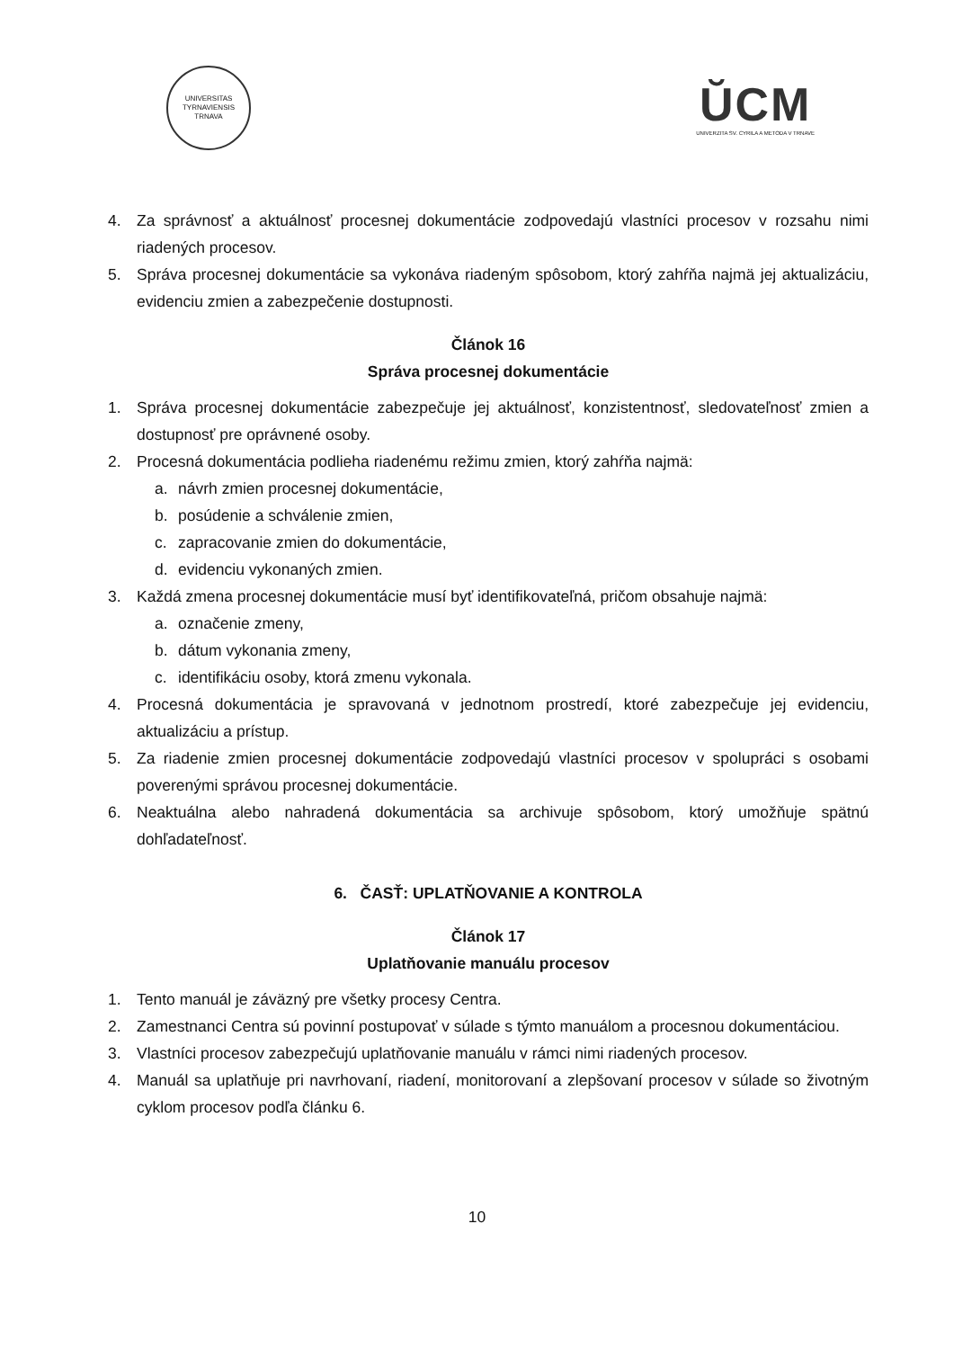UNIVERSITAS TYRNAVIENSIS
TRNAVA
ŬCM
UNIVERZITA SV. CYRILA A METODA V TRNAVE
4. Za správnosť a aktuálnosť procesnej dokumentácie zodpovedajú vlastníci procesov v rozsahu nimi riadených procesov.
5. Správa procesnej dokumentácie sa vykonáva riadeným spôsobom, ktorý zahŕňa najmä jej aktualizáciu, evidenciu zmien a zabezpečenie dostupnosti.
Článok 16
Správa procesnej dokumentácie
1. Správa procesnej dokumentácie zabezpečuje jej aktuálnosť, konzistentnosť, sledovateľnosť zmien a dostupnosť pre oprávnené osoby.
2. Procesná dokumentácia podlieha riadenému režimu zmien, ktorý zahŕňa najmä:
a. návrh zmien procesnej dokumentácie,
b. posúdenie a schválenie zmien,
c. zapracovanie zmien do dokumentácie,
d. evidenciu vykonaných zmien.
3. Každá zmena procesnej dokumentácie musí byť identifikovateľná, pričom obsahuje najmä:
a. označenie zmeny,
b. dátum vykonania zmeny,
c. identifikáciu osoby, ktorá zmenu vykonala.
4. Procesná dokumentácia je spravovaná v jednotnom prostredí, ktoré zabezpečuje jej evidenciu, aktualizáciu a prístup.
5. Za riadenie zmien procesnej dokumentácie zodpovedajú vlastníci procesov v spolupráci s osobami poverenými správou procesnej dokumentácie.
6. Neaktuálna alebo nahradená dokumentácia sa archivuje spôsobom, ktorý umožňuje spätnú dohľadateľnosť.
6. ČASŤ: UPLATŇOVANIE A KONTROLA
Článok 17
Uplatňovanie manuálu procesov
1. Tento manuál je záväzný pre všetky procesy Centra.
2. Zamestnanci Centra sú povinní postupovať v súlade s týmto manuálom a procesnou dokumentáciou.
3. Vlastníci procesov zabezpečujú uplatňovanie manuálu v rámci nimi riadených procesov.
4. Manuál sa uplatňuje pri navrhovaní, riadení, monitorovaní a zlepšovaní procesov v súlade so životným cyklom procesov podľa článku 6.
10